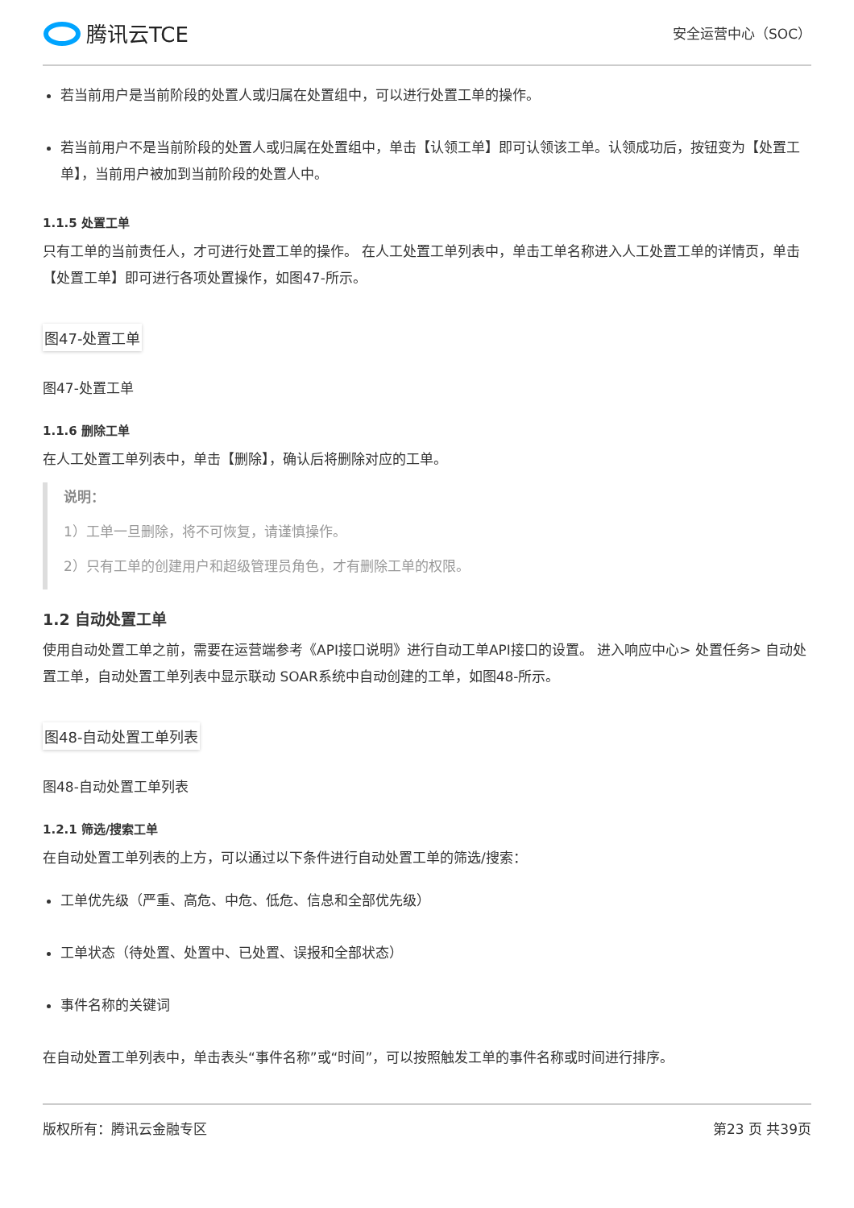腾讯云TCE
安全运营中心（SOC）
若当前用户是当前阶段的处置人或归属在处置组中，可以进行处置工单的操作。
若当前用户不是当前阶段的处置人或归属在处置组中，单击【认领工单】即可认领该工单。认领成功后，按钮变为【处置工单】，当前用户被加到当前阶段的处置人中。
1.1.5 处置工单
只有工单的当前责任人，才可进行处置工单的操作。 在人工处置工单列表中，单击工单名称进入人工处置工单的详情页，单击【处置工单】即可进行各项处置操作，如图47-所示。
图47-处置工单
图47-处置工单
1.1.6 删除工单
在人工处置工单列表中，单击【删除】，确认后将删除对应的工单。
说明：
1）工单一旦删除，将不可恢复，请谨慎操作。
2）只有工单的创建用户和超级管理员角色，才有删除工单的权限。
1.2 自动处置工单
使用自动处置工单之前，需要在运营端参考《API接口说明》进行自动工单API接口的设置。 进入响应中心> 处置任务> 自动处置工单，自动处置工单列表中显示联动 SOAR系统中自动创建的工单，如图48-所示。
图48-自动处置工单列表
图48-自动处置工单列表
1.2.1 筛选/搜索工单
在自动处置工单列表的上方，可以通过以下条件进行自动处置工单的筛选/搜索：
工单优先级（严重、高危、中危、低危、信息和全部优先级）
工单状态（待处置、处置中、已处置、误报和全部状态）
事件名称的关键词
在自动处置工单列表中，单击表头“事件名称”或“时间”，可以按照触发工单的事件名称或时间进行排序。
版权所有：腾讯云金融专区 第23 页 共39页